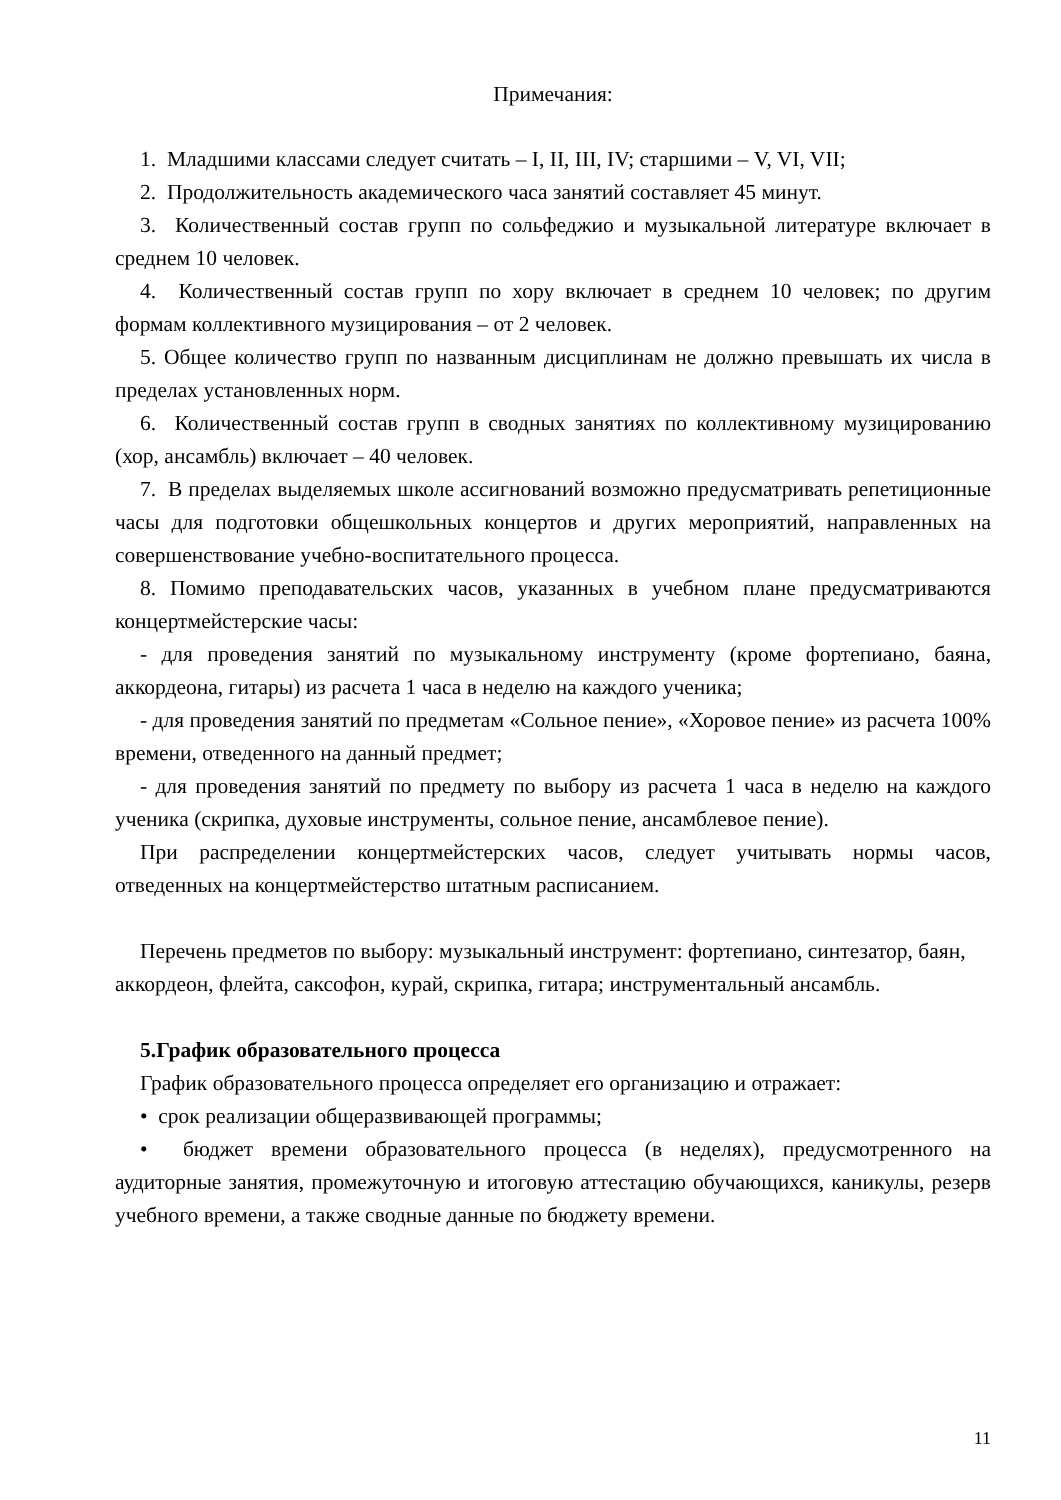Примечания:
1. Младшими классами следует считать – I, II, III, IV; старшими – V, VI, VII;
2. Продолжительность академического часа занятий составляет 45 минут.
3. Количественный состав групп по сольфеджио и музыкальной литературе включает в среднем 10 человек.
4. Количественный состав групп по хору включает в среднем 10 человек; по другим формам коллективного музицирования – от 2 человек.
5. Общее количество групп по названным дисциплинам не должно превышать их числа в пределах установленных норм.
6. Количественный состав групп в сводных занятиях по коллективному музицированию (хор, ансамбль) включает – 40 человек.
7. В пределах выделяемых школе ассигнований возможно предусматривать репетиционные часы для подготовки общешкольных концертов и других мероприятий, направленных на совершенствование учебно-воспитательного процесса.
8. Помимо преподавательских часов, указанных в учебном плане предусматриваются концертмейстерские часы:
- для проведения занятий по музыкальному инструменту (кроме фортепиано, баяна, аккордеона, гитары) из расчета 1 часа в неделю на каждого ученика;
- для проведения занятий по предметам «Сольное пение», «Хоровое пение» из расчета 100% времени, отведенного на данный предмет;
- для проведения занятий по предмету по выбору из расчета 1 часа в неделю на каждого ученика (скрипка, духовые инструменты, сольное пение, ансамблевое пение).
При распределении концертмейстерских часов, следует учитывать нормы часов, отведенных на концертмейстерство штатным расписанием.
Перечень предметов по выбору: музыкальный инструмент: фортепиано, синтезатор, баян, аккордеон, флейта, саксофон, курай, скрипка, гитара; инструментальный ансамбль.
5.График образовательного процесса
График образовательного процесса определяет его организацию и отражает:
• срок реализации общеразвивающей программы;
• бюджет времени образовательного процесса (в неделях), предусмотренного на аудиторные занятия, промежуточную и итоговую аттестацию обучающихся, каникулы, резерв учебного времени, а также сводные данные по бюджету времени.
11